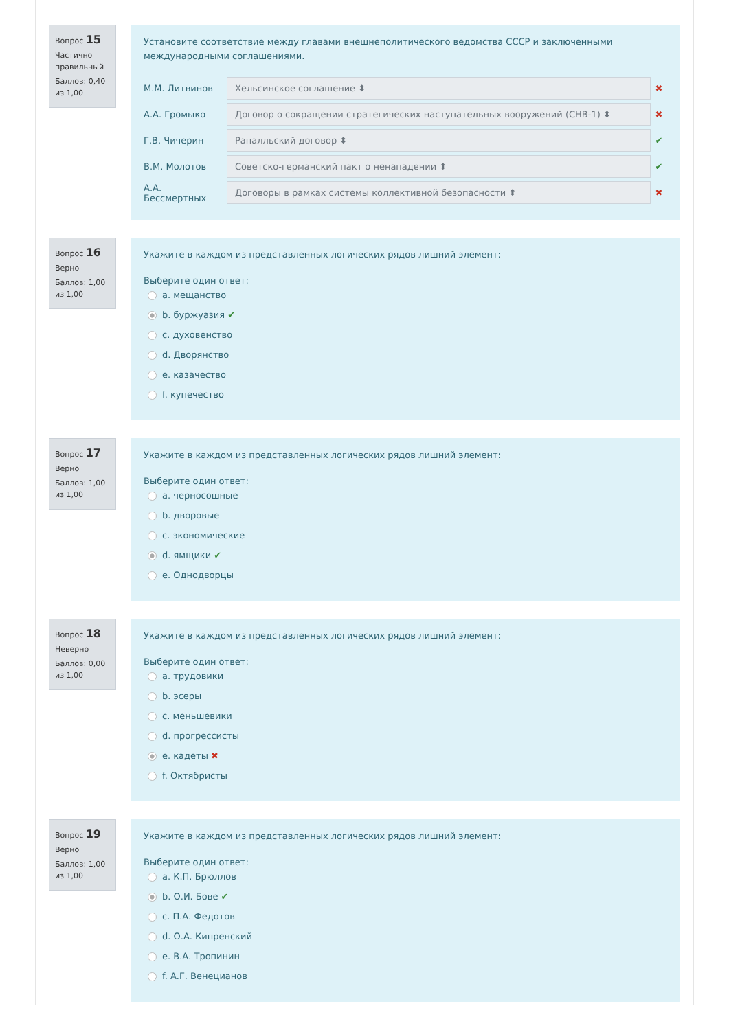Вопрос 15
Частично правильный
Баллов: 0,40 из 1,00
Установите соответствие между главами внешнеполитического ведомства СССР и заключенными международными соглашениями.
М.М. Литвинов Хельсинское соглашение ⬍ ✖
А.А. Громыко Договор о сокращении стратегических наступательных вооружений (СНВ-1) ⬍ ✖
Г.В. Чичерин Рапалльский договор ⬍ ✔
В.М. Молотов Советско-германский пакт о ненападении ⬍ ✔
А.А. Бессмертных Договоры в рамках системы коллективной безопасности ⬍ ✖
Вопрос 16
Верно
Баллов: 1,00 из 1,00
Укажите в каждом из представленных логических рядов лишний элемент:
Выберите один ответ:
a. мещанство
b. буржуазия ✔
c. духовенство
d. Дворянство
e. казачество
f. купечество
Вопрос 17
Верно
Баллов: 1,00 из 1,00
Укажите в каждом из представленных логических рядов лишний элемент:
Выберите один ответ:
a. черносошные
b. дворовые
c. экономические
d. ямщики ✔
e. Однодворцы
Вопрос 18
Неверно
Баллов: 0,00 из 1,00
Укажите в каждом из представленных логических рядов лишний элемент:
Выберите один ответ:
a. трудовики
b. эсеры
c. меньшевики
d. прогрессисты
e. кадеты ✖
f. Октябристы
Вопрос 19
Верно
Баллов: 1,00 из 1,00
Укажите в каждом из представленных логических рядов лишний элемент:
Выберите один ответ:
a. К.П. Брюллов
b. О.И. Бове ✔
c. П.А. Федотов
d. О.А. Кипренский
e. В.А. Тропинин
f. А.Г. Венецианов